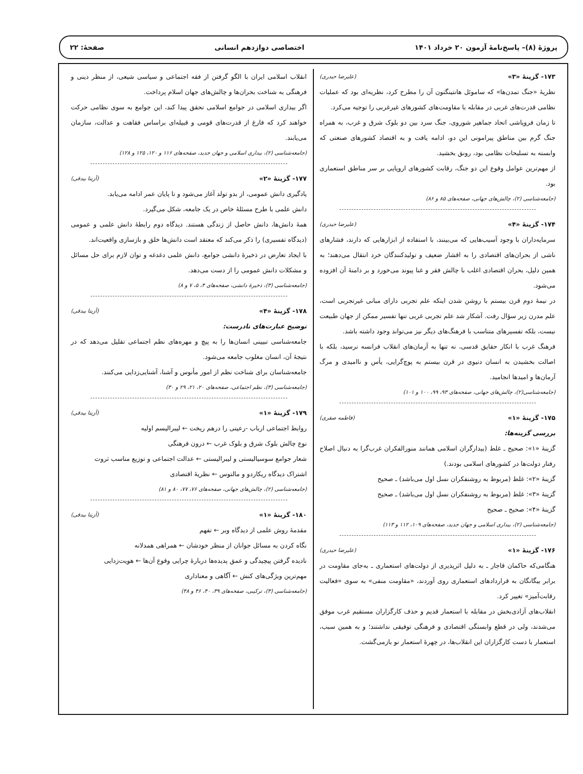پروژهٔ (۸)– پاسخ‌نامهٔ آزمون ۲۰ خرداد ۱۴۰۱ اختصاصی دوازدهم انسانی صفحهٔ: ۲۲
۱۷۳- گزینهٔ «۳» (علیرضا حیدری)
نظریهٔ «جنگ تمدن‌ها» که ساموئل هانتینگتون آن را مطرح کرد، نظریه‌ای بود که عملیات نظامی قدرت‌های غربی در مقابله با مقاومت‌های کشورهای غیرغربی را توجیه می‌کرد.
تا زمان فروپاشی اتحاد جماهیر شوروی، جنگ سرد بین دو بلوک شرق و غرب، به همراه جنگ گرم بین مناطق پیرامونی این دو، ادامه یافت و به اقتصاد کشورهای صنعتی که وابسته به تسلیحات نظامی بود، رونق بخشید.
از مهم‌ترین عوامل وقوع این دو جنگ، رقابت کشورهای اروپایی بر سر مناطق استعماری بود.
(جامعه‌شناسی (۲)، چالش‌های جهانی، صفحه‌های ۸۵ و ۸۶)
۱۷۴- گزینهٔ «۴» (علیرضا حیدری)
سرمایه‌داران با وجود آسیب‌هایی که می‌بینند، با استفاده از ابزارهایی که دارند، فشارهای ناشی از بحران‌های اقتصادی را به اقشار ضعیف و تولیدکنندگان خرد انتقال می‌دهند؛ به همین دلیل، بحران اقتصادی اغلب با چالش فقر و غنا پیوند می‌خورد و بر دامنهٔ آن افزوده می‌شود.
در نیمهٔ دوم قرن بیستم با روشن شدن اینکه علم تجربی دارای مبانی غیرتجربی است، علم مدرن زیر سؤال رفت. آشکار شد علم تجربی غربی تنها تفسیر ممکن از جهان طبیعت نیست، بلکه تفسیرهای متناسب با فرهنگ‌های دیگر نیز می‌تواند وجود داشته باشد.
فرهنگ غرب با انکار حقایق قدسی، نه تنها به آرمان‌های انقلاب فرانسه نرسید، بلکه با اصالت بخشیدن به انسان دنیوی در قرن بیستم به پوچ‌گرایی، یأس و ناامیدی و مرگ آرمان‌ها و امیدها انجامید.
(جامعه‌شناسی(۲)، چالش‌های جهانی، صفحه‌های ۹۳، ۹۹، ۱۰۰ و ۱۰۱)
۱۷۵- گزینهٔ «۱» (فاطمه صفری)
بررسی گزینه‌ها:
گزینهٔ «۱»: صحیح ـ غلط (بیدارگران اسلامی همانند منورالفکران غرب‌گرا به دنبال اصلاح رفتار دولت‌ها در کشورهای اسلامی بودند.)
گزینهٔ «۲»: غلط (مربوط به روشنفکران نسل اول می‌باشد) ـ صحیح
گزینهٔ «۳»: غلط (مربوط به روشنفکران نسل اول می‌باشد) ـ صحیح
گزینهٔ «۴»: صحیح ـ صحیح
(جامعه‌شناسی (۲)، بیداری اسلامی و جهان جدید، صفحه‌های ۱۰۹، ۱۱۲ و ۱۱۳)
۱۷۶- گزینهٔ «۱» (علیرضا حیدری)
هنگامی‌که حاکمان قاجار ـ به دلیل اثرپذیری از دولت‌های استعماری ـ به‌جای مقاومت در برابر بیگانگان به قراردادهای استعماری روی آوردند، «مقاومت منفی» به سوی «فعالیت رقابت‌آمیز» تغییر کرد.
انقلاب‌های آزادی‌بخش در مقابله با استعمار قدیم و حذف کارگزاران مستقیم غرب موفق می‌شدند، ولی در قطع وابستگی اقتصادی و فرهنگی توفیقی نداشتند؛ و به همین سبب، استعمار با دست کارگزاران این انقلاب‌ها، در چهرهٔ استعمار نو بازمی‌گشت.
انقلاب اسلامی ایران با الگو گرفتن از فقه اجتماعی و سیاسی شیعی، از منظر دینی و فرهنگی به شناخت بحران‌ها و چالش‌های جهان اسلام پرداخت.
اگر بیداری اسلامی در جوامع اسلامی تحقق پیدا کند، این جوامع به سوی نظامی حرکت خواهند کرد که فارغ از قدرت‌های قومی و قبیله‌ای براساس فقاهت و عدالت، سازمان می‌یابند.
(جامعه‌شناسی (۲)، بیداری اسلامی و جهان جدید، صفحه‌های ۱۱۶ و ۱۲۰، ۱۲۵ و ۱۲۸)
۱۷۷- گزینهٔ «۲» (آزیتا بیدقی)
یادگیری دانش عمومی، از بدو تولد آغاز می‌شود و تا پایان عمر ادامه می‌یابد.
دانش علمی با طرح مسئلهٔ خاص در یک جامعه، شکل می‌گیرد.
همهٔ دانش‌ها، دانش حاصل از زندگی هستند. دیدگاه دوم رابطهٔ دانش علمی و عمومی (دیدگاه تفسیری) را ذکر می‌کند که معتقد است دانش‌ها خلق و بازسازی واقعیت‌اند.
با ایجاد تعارض در ذخیرهٔ دانشی جوامع، دانش علمی دغدغه و توان لازم برای حل مسائل و مشکلات دانش عمومی را از دست می‌دهد.
(جامعه‌شناسی (۳)، ذخیرهٔ دانشی، صفحه‌های ۴، ۵، ۷ و ۸)
۱۷۸- گزینهٔ «۴» (آزیتا بیدقی)
توضیح عبارت‌های نادرست:
جامعه‌شناسی تبیینی انسان‌ها را به پیچ و مهره‌های نظم اجتماعی تقلیل می‌دهد که در نتیجهٔ آن، انسان مغلوب جامعه می‌شود.
جامعه‌شناسان برای شناخت نظم از امور مأنوس و آشنا، آشنایی‌زدایی می‌کنند.
(جامعه‌شناسی (۳)، نظم اجتماعی، صفحه‌های ۲۰، ۲۱، ۲۹ و ۳۰)
۱۷۹- گزینهٔ «۱» (آزیتا بیدقی)
روابط اجتماعی ارباب -رعیتی را درهم ریخت ← لیبرالیسم اولیه
نوع چالش بلوک شرق و بلوک غرب ← درون فرهنگی
شعار جوامع سوسیالیستی و لیبرالیستی ← عدالت اجتماعی و توزیع مناسب ثروت
اشتراک دیدگاه ریکاردو و مالتوس ← نظریهٔ اقتصادی
(جامعه‌شناسی (۲)، چالش‌های جهانی، صفحه‌های ۷۶، ۷۷، ۸۰ و ۸۱)
۱۸۰- گزینهٔ «۱» (آزیتا بیدقی)
مقدمهٔ روش علمی از دیدگاه وبر ← تفهم
نگاه کردن به مسائل جوانان از منظر خودشان ← همراهی همدلانه
نادیده گرفتن پیچیدگی و عمق پدیده‌ها دربارهٔ چرایی وقوع آن‌ها ← هویت‌زدایی
مهم‌ترین ویژگی‌های کنش ← آگاهی و معناداری
(جامعه‌شناسی (۳)، ترکیبی، صفحه‌های ۳۹، ۴۰، ۴۶ و ۴۸)